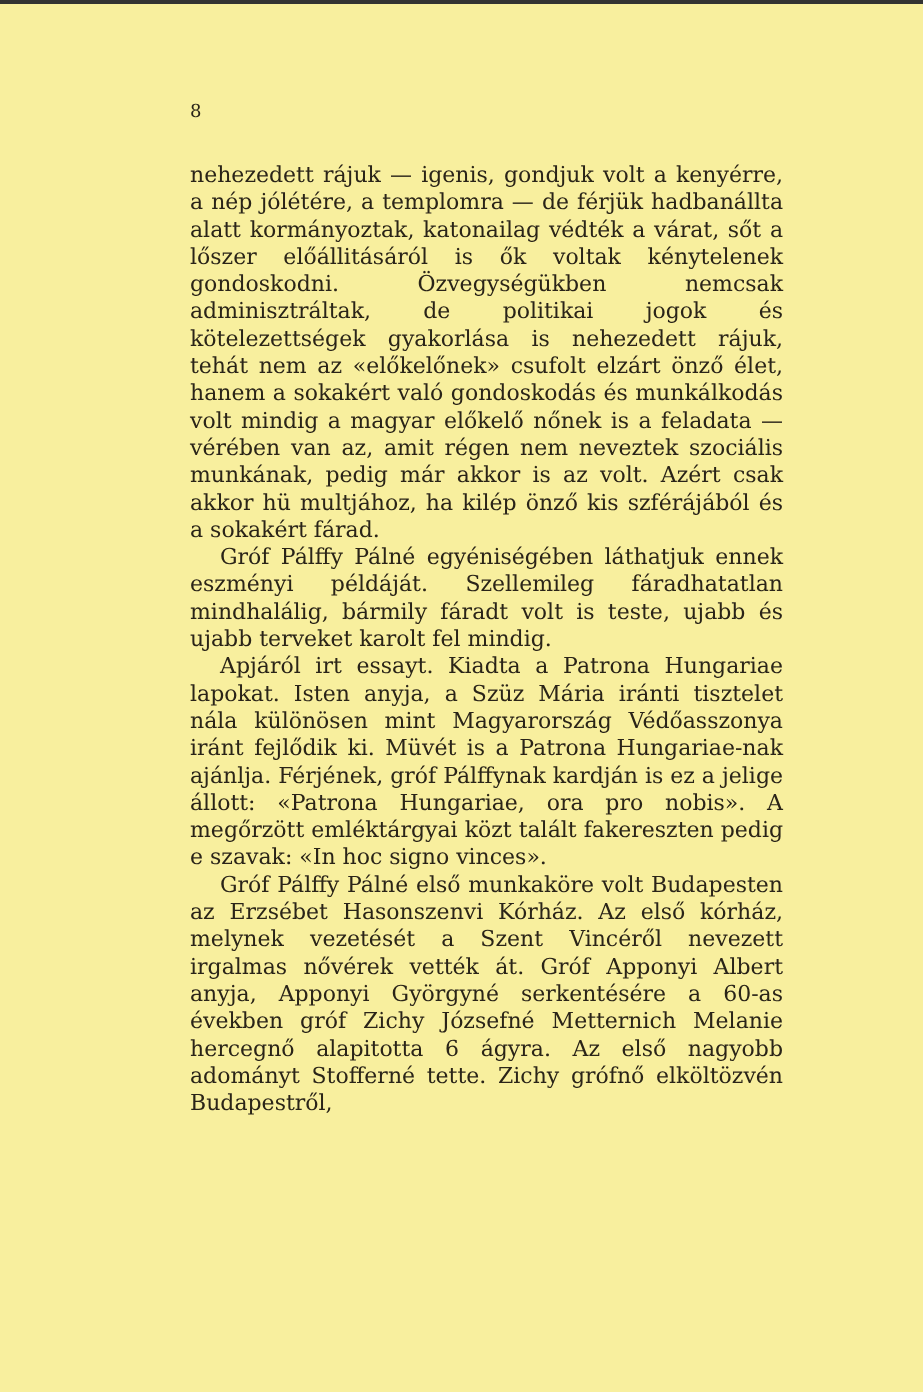8
nehezedett rájuk — igenis, gondjuk volt a kenyérre, a nép jólétére, a templomra — de férjük hadbanállta alatt kormányoztak, katonailag védték a várat, sőt a lőszer előállitásáról is ők voltak kénytelenek gondoskodni. Özvegységükben nemcsak adminisztráltak, de politikai jogok és kötelezettségek gyakorlása is nehezedett rájuk, tehát nem az «előkelőnek» csufolt elzárt önző élet, hanem a sokakért való gondoskodás és munkálkodás volt mindig a magyar előkelő nőnek is a feladata — vérében van az, amit régen nem neveztek szociális munkának, pedig már akkor is az volt. Azért csak akkor hü multjához, ha kilép önző kis szférájából és a sokakért fárad.
Gróf Pálffy Pálné egyéniségében láthatjuk ennek eszményi példáját. Szellemileg fáradhatatlan mindhalálig, bármily fáradt volt is teste, ujabb és ujabb terveket karolt fel mindig.
Apjáról irt essayt. Kiadta a Patrona Hungariae lapokat. Isten anyja, a Szüz Mária iránti tisztelet nála különösen mint Magyarország Védőasszonya iránt fejlődik ki. Müvét is a Patrona Hungariae-nak ajánlja. Férjének, gróf Pálffynak kardján is ez a jelige állott: «Patrona Hungariae, ora pro nobis». A megőrzött emléktárgyai közt talált fakereszten pedig e szavak: «In hoc signo vinces».
Gróf Pálffy Pálné első munkaköre volt Budapesten az Erzsébet Hasonszenvi Kórház. Az első kórház, melynek vezetését a Szent Vincéről nevezett irgalmas nővérek vették át. Gróf Apponyi Albert anyja, Apponyi Györgyné serkentésére a 60-as években gróf Zichy Józsefné Metternich Melanie hercegnő alapitotta 6 ágyra. Az első nagyobb adományt Stofferné tette. Zichy grófnő elköltözvén Budapestről,